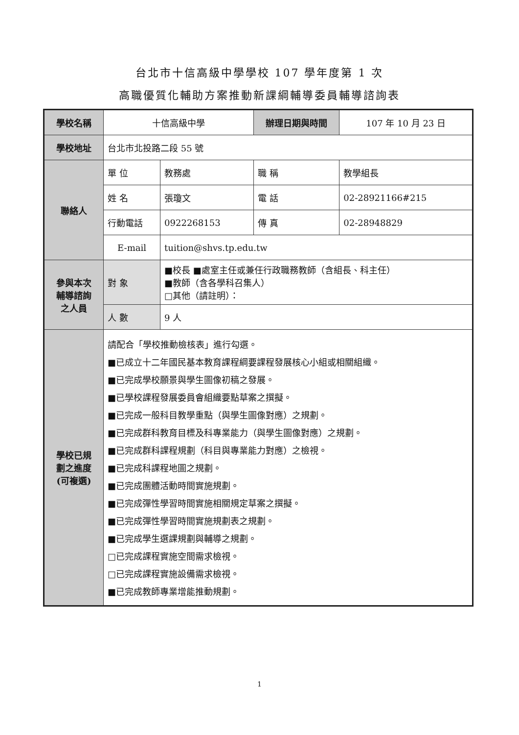台北市十信高級中學學校 107 學年度第 1 次
高職優質化輔助方案推動新課綱輔導委員輔導諮詢表
| 學校名稱 | 十信高級中學 | | 辦理日期與時間 | | 107 年 10 月 23 日 |
| 學校地址 | 台北市北投路二段 55 號 | | | | |
| 聯絡人 | 單 位 | 教務處 | 職 稱 | 教學組長 | |
| | 姓 名 | 張瓊文 | 電 話 | 02-28921166#215 | |
| | 行動電話 | 0922268153 | 傳 真 | 02-28948829 | |
| | E-mail | tuition@shvs.tp.edu.tw | | | |
| 參與本次 輔導諮詢 之人員 | 對 象 | ■校長 ■處室主任或兼任行政職務教師（含組長、科主任） ■教師（含各學科召集人） □其他（請註明）： | | | |
| | 人 數 | 9 人 | | | |
| 學校已規 劃之進度 (可複選) | 請配合「學校推動檢核表」進行勾選。 ■已成立十二年國民基本教育課程綱要課程發展核心小組或相關組織。 ■已完成學校願景與學生圖像初稿之發展。 ■已學校課程發展委員會組織要點草案之撰擬。 ■已完成一般科目教學重點（與學生圖像對應）之規劃。 ■已完成群科教育目標及科專業能力（與學生圖像對應）之規劃。 ■已完成群科課程規劃（科目與專業能力對應）之檢視。 ■已完成科課程地圖之規劃。 ■已完成團體活動時間實施規劃。 ■已完成彈性學習時間實施相關規定草案之撰擬。 ■已完成彈性學習時間實施規劃表之規劃。 ■已完成學生選課規劃與輔導之規劃。 □已完成課程實施空間需求檢視。 □已完成課程實施設備需求檢視。 ■已完成教師專業增能推動規劃。 | | | | |
1